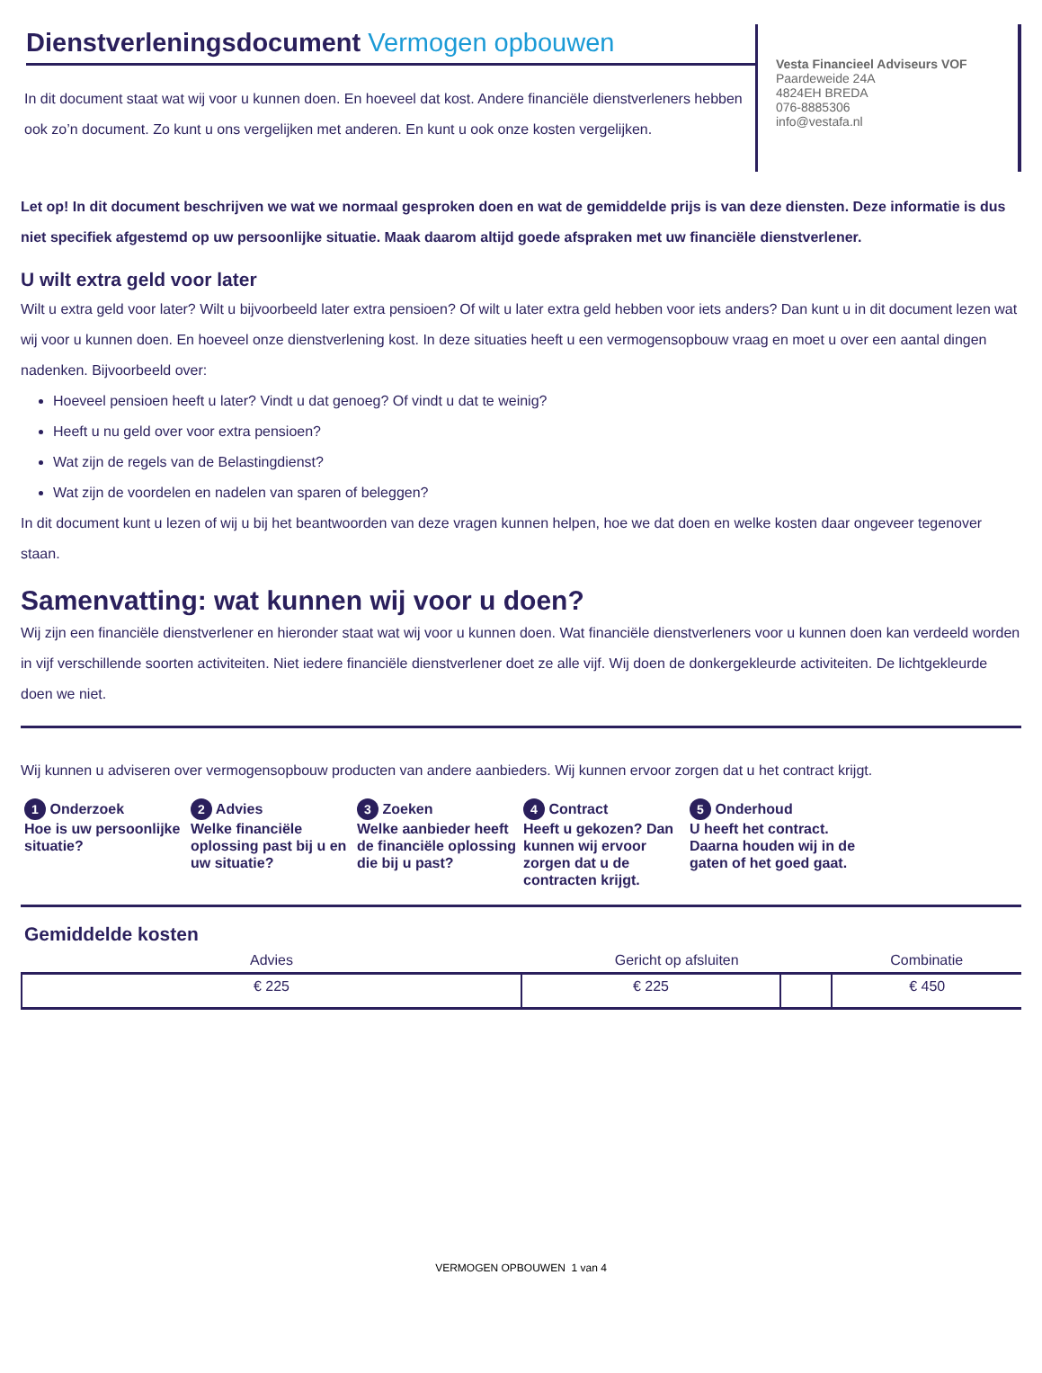Dienstverleningsdocument Vermogen opbouwen
In dit document staat wat wij voor u kunnen doen. En hoeveel dat kost. Andere financiële dienstverleners hebben ook zo’n document. Zo kunt u ons vergelijken met anderen. En kunt u ook onze kosten vergelijken.
Vesta Financieel Adviseurs VOF
Paardeweide 24A
4824EH BREDA
076-8885306
info@vestafa.nl
Let op! In dit document beschrijven we wat we normaal gesproken doen en wat de gemiddelde prijs is van deze diensten. Deze informatie is dus niet specifiek afgestemd op uw persoonlijke situatie. Maak daarom altijd goede afspraken met uw financiële dienstverlener.
U wilt extra geld voor later
Wilt u extra geld voor later? Wilt u bijvoorbeeld later extra pensioen? Of wilt u later extra geld hebben voor iets anders? Dan kunt u in dit document lezen wat wij voor u kunnen doen. En hoeveel onze dienstverlening kost. In deze situaties heeft u een vermogensopbouw vraag en moet u over een aantal dingen nadenken. Bijvoorbeeld over:
Hoeveel pensioen heeft u later? Vindt u dat genoeg? Of vindt u dat te weinig?
Heeft u nu geld over voor extra pensioen?
Wat zijn de regels van de Belastingdienst?
Wat zijn de voordelen en nadelen van sparen of beleggen?
In dit document kunt u lezen of wij u bij het beantwoorden van deze vragen kunnen helpen, hoe we dat doen en welke kosten daar ongeveer tegenover staan.
Samenvatting: wat kunnen wij voor u doen?
Wij zijn een financiële dienstverlener en hieronder staat wat wij voor u kunnen doen. Wat financiële dienstverleners voor u kunnen doen kan verdeeld worden in vijf verschillende soorten activiteiten. Niet iedere financiële dienstverlener doet ze alle vijf. Wij doen de donkergekleurde activiteiten. De lichtgekleurde doen we niet.
Wij kunnen u adviseren over vermogensopbouw producten van andere aanbieders. Wij kunnen ervoor zorgen dat u het contract krijgt.
1 Onderzoek
Hoe is uw persoonlijke situatie?
2 Advies
Welke financiële oplossing past bij u en uw situatie?
3 Zoeken
Welke aanbieder heeft de financiële oplossing die bij u past?
4 Contract
Heeft u gekozen? Dan kunnen wij ervoor zorgen dat u de contracten krijgt.
5 Onderhoud
U heeft het contract. Daarna houden wij in de gaten of het goed gaat.
Gemiddelde kosten
| Advies | Gericht op afsluiten | | Combinatie |
| --- | --- | --- | --- |
| € 225 | € 225 | | € 450 |
VERMOGEN OPBOUWEN 1 van 4